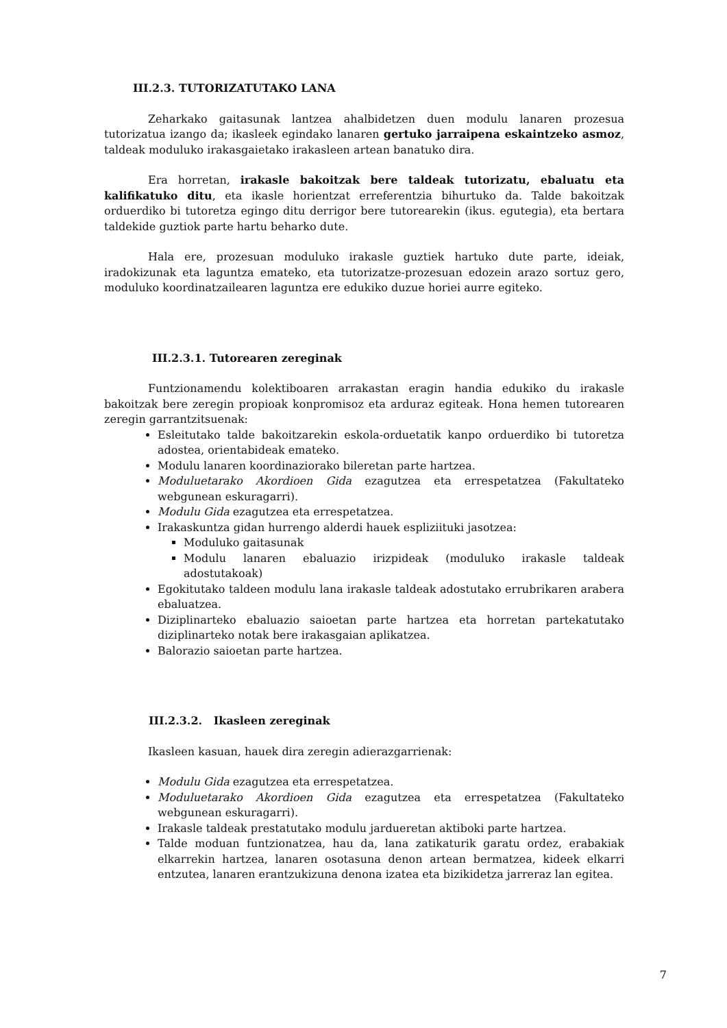III.2.3. TUTORIZATUTAKO LANA
Zeharkako gaitasunak lantzea ahalbidetzen duen modulu lanaren prozesua tutorizatua izango da; ikasleek egindako lanaren gertuko jarraipena eskaintzeko asmoz, taldeak moduluko irakasgaietako irakasleen artean banatuko dira.
Era horretan, irakasle bakoitzak bere taldeak tutorizatu, ebaluatu eta kalifikatuko ditu, eta ikasle horientzat erreferentzia bihurtuko da. Talde bakoitzak orduerdiko bi tutoretza egingo ditu derrigor bere tutorearekin (ikus. egutegia), eta bertara taldekide guztiok parte hartu beharko dute.
Hala ere, prozesuan moduluko irakasle guztiek hartuko dute parte, ideiak, iradokizunak eta laguntza emateko, eta tutorizatze-prozesuan edozein arazo sortuz gero, moduluko koordinatzailearen laguntza ere edukiko duzue horiei aurre egiteko.
III.2.3.1. Tutorearen zereginak
Funtzionamendu kolektiboaren arrakastan eragin handia edukiko du irakasle bakoitzak bere zeregin propioak konpromisoz eta arduraz egiteak. Hona hemen tutorearen zeregin garrantzitsuenak:
Esleitutako talde bakoitzarekin eskola-orduetatik kanpo orduerdiko bi tutoretza adostea, orientabideak emateko.
Modulu lanaren koordinaziorako bileretan parte hartzea.
Moduluetarako Akordioen Gida ezagutzea eta errespetatzea (Fakultateko webgunean eskuragarri).
Modulu Gida ezagutzea eta errespetatzea.
Irakaskuntza gidan hurrengo alderdi hauek espliziituki jasotzea:
Moduluko gaitasunak
Modulu lanaren ebaluazio irizpideak (moduluko irakasle taldeak adostutakoak)
Egokitutako taldeen modulu lana irakasle taldeak adostutako errubrikaren arabera ebaluatzea.
Diziplinarteko ebaluazio saioetan parte hartzea eta horretan partekatutako diziplinarteko notak bere irakasgaian aplikatzea.
Balorazio saioetan parte hartzea.
III.2.3.2. Ikasleen zereginak
Ikasleen kasuan, hauek dira zeregin adierazgarrienak:
Modulu Gida ezagutzea eta errespetatzea.
Moduluetarako Akordioen Gida ezagutzea eta errespetatzea (Fakultateko webgunean eskuragarri).
Irakasle taldeak prestatutako modulu jardueretan aktiboki parte hartzea.
Talde moduan funtzionatzea, hau da, lana zatikaturik garatu ordez, erabakiak elkarrekin hartzea, lanaren osotasuna denon artean bermatzea, kideek elkarri entzutea, lanaren erantzukizuna denona izatea eta bizikidetza jarreraz lan egitea.
7